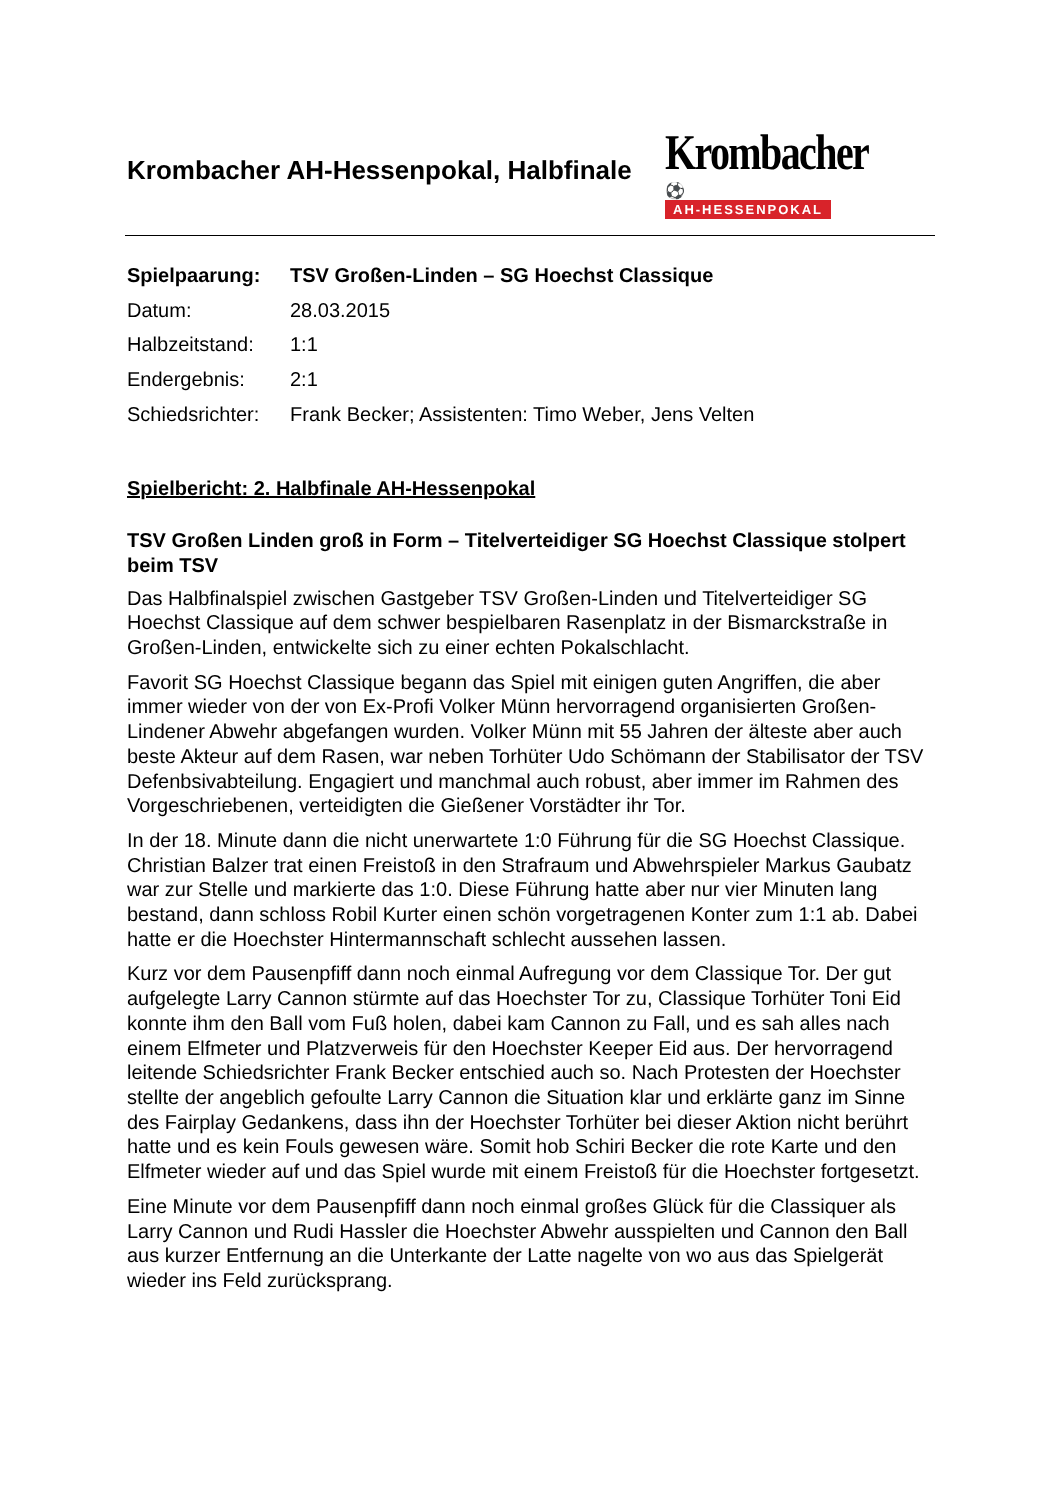Krombacher AH-Hessenpokal, Halbfinale
Krombacher ⚽
AH-HESSENPOKAL
| Spielpaarung: | TSV Großen-Linden – SG Hoechst Classique |
| Datum: | 28.03.2015 |
| Halbzeitstand: | 1:1 |
| Endergebnis: | 2:1 |
| Schiedsrichter: | Frank Becker; Assistenten: Timo Weber, Jens Velten |
Spielbericht: 2. Halbfinale AH-Hessenpokal
TSV Großen Linden groß in Form – Titelverteidiger SG Hoechst Classique stolpert beim TSV
Das Halbfinalspiel zwischen Gastgeber TSV Großen-Linden und Titelverteidiger SG Hoechst Classique auf dem schwer bespielbaren Rasenplatz in der Bismarckstraße in Großen-Linden, entwickelte sich zu einer echten Pokalschlacht.
Favorit SG Hoechst Classique begann das Spiel mit einigen guten Angriffen, die aber immer wieder von der von Ex-Profi Volker Münn hervorragend organisierten Großen-Lindener Abwehr abgefangen wurden. Volker Münn mit 55 Jahren der älteste aber auch beste Akteur auf dem Rasen, war neben Torhüter Udo Schömann der Stabilisator der TSV Defenbsivabteilung. Engagiert und manchmal auch robust, aber immer im Rahmen des Vorgeschriebenen, verteidigten die Gießener Vorstädter ihr Tor.
In der 18. Minute dann die nicht unerwartete 1:0 Führung für die SG Hoechst Classique. Christian Balzer trat einen Freistoß in den Strafraum und Abwehrspieler Markus Gaubatz war zur Stelle und markierte das 1:0. Diese Führung hatte aber nur vier Minuten lang bestand, dann schloss Robil Kurter einen schön vorgetragenen Konter zum 1:1 ab. Dabei hatte er die Hoechster Hintermannschaft schlecht aussehen lassen.
Kurz vor dem Pausenpfiff dann noch einmal Aufregung vor dem Classique Tor. Der gut aufgelegte Larry Cannon stürmte auf das Hoechster Tor zu, Classique Torhüter Toni Eid konnte ihm den Ball vom Fuß holen, dabei kam Cannon zu Fall, und es sah alles nach einem Elfmeter und Platzverweis für den Hoechster Keeper Eid aus. Der hervorragend leitende Schiedsrichter Frank Becker entschied auch so. Nach Protesten der Hoechster stellte der angeblich gefoulte Larry Cannon die Situation klar und erklärte ganz im Sinne des Fairplay Gedankens, dass ihn der Hoechster Torhüter bei dieser Aktion nicht berührt hatte und es kein Fouls gewesen wäre. Somit hob Schiri Becker die rote Karte und den Elfmeter wieder auf und das Spiel wurde mit einem Freistoß für die Hoechster fortgesetzt.
Eine Minute vor dem Pausenpfiff dann noch einmal großes Glück für die Classiquer als Larry Cannon und Rudi Hassler die Hoechster Abwehr ausspielten und Cannon den Ball aus kurzer Entfernung an die Unterkante der Latte nagelte von wo aus das Spielgerät wieder ins Feld zurücksprang.